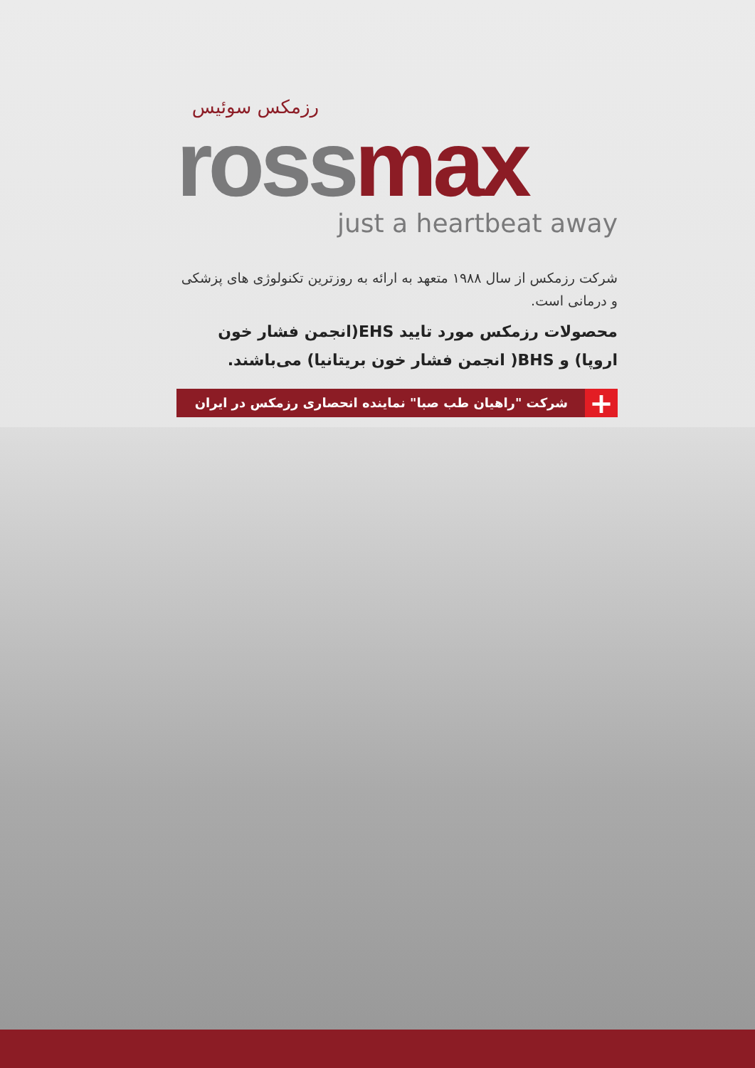رزمکس سوئیس
ross max
just a heartbeat away
شرکت رزمکس از سال ۱۹۸۸ متعهد به ارائه به روزترین تکنولوژی های پزشکی و درمانی است.
محصولات رزمکس مورد تایید EHS(انجمن فشار خون اروپا) و BHS( انجمن فشار خون بریتانیا) می‌باشند.
+
شرکت "راهیان طب صبا" نماینده انحصاری رزمکس در ایران